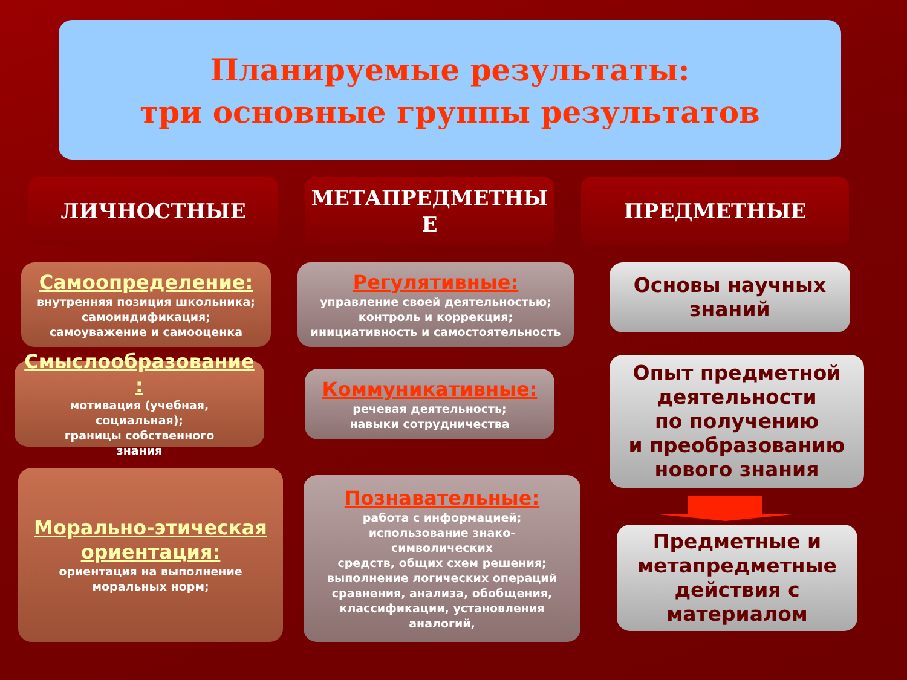Планируемые результаты:
три основные группы результатов
ЛИЧНОСТНЫЕ
МЕТАПРЕДМЕТНЫ
Е
ПРЕДМЕТНЫЕ
Самоопределение:
внутренняя позиция школьника;
самоиндификация;
самоуважение и самооценка
Смыслообразование
:
мотивация (учебная,
социальная);
границы собственного
знания
Морально-этическая
ориентация:
ориентация на выполнение
моральных норм;
Регулятивные:
управление своей деятельностью;
контроль и коррекция;
инициативность и самостоятельность
Коммуникативные:
речевая деятельность;
навыки сотрудничества
Познавательные:
работа с информацией;
использование знако-
символических
средств, общих схем решения;
выполнение логических операций
сравнения, анализа, обобщения,
классификации, установления
аналогий,
Основы научных
знаний
Опыт предметной
деятельности
по получению
и преобразованию
нового знания
Предметные и
метапредметные
действия с
материалом